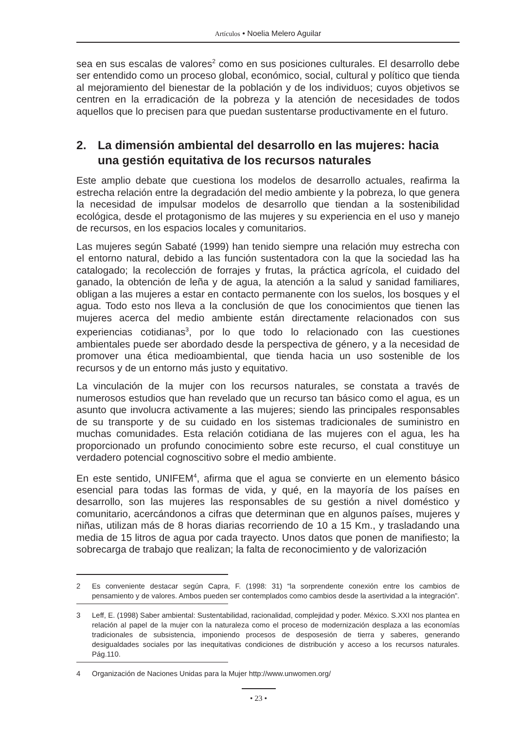Artículos • Noelia Melero Aguilar
sea en sus escalas de valores<sup>2</sup> como en sus posiciones culturales. El desarrollo debe ser entendido como un proceso global, económico, social, cultural y político que tienda al mejoramiento del bienestar de la población y de los individuos; cuyos objetivos se centren en la erradicación de la pobreza y la atención de necesidades de todos aquellos que lo precisen para que puedan sustentarse productivamente en el futuro.
2. La dimensión ambiental del desarrollo en las mujeres: hacia una gestión equitativa de los recursos naturales
Este amplio debate que cuestiona los modelos de desarrollo actuales, reafirma la estrecha relación entre la degradación del medio ambiente y la pobreza, lo que genera la necesidad de impulsar modelos de desarrollo que tiendan a la sostenibilidad ecológica, desde el protagonismo de las mujeres y su experiencia en el uso y manejo de recursos, en los espacios locales y comunitarios.
Las mujeres según Sabaté (1999) han tenido siempre una relación muy estrecha con el entorno natural, debido a las función sustentadora con la que la sociedad las ha catalogado; la recolección de forrajes y frutas, la práctica agrícola, el cuidado del ganado, la obtención de leña y de agua, la atención a la salud y sanidad familiares, obligan a las mujeres a estar en contacto permanente con los suelos, los bosques y el agua. Todo esto nos lleva a la conclusión de que los conocimientos que tienen las mujeres acerca del medio ambiente están directamente relacionados con sus experiencias cotidianas<sup>3</sup>, por lo que todo lo relacionado con las cuestiones ambientales puede ser abordado desde la perspectiva de género, y a la necesidad de promover una ética medioambiental, que tienda hacia un uso sostenible de los recursos y de un entorno más justo y equitativo.
La vinculación de la mujer con los recursos naturales, se constata a través de numerosos estudios que han revelado que un recurso tan básico como el agua, es un asunto que involucra activamente a las mujeres; siendo las principales responsables de su transporte y de su cuidado en los sistemas tradicionales de suministro en muchas comunidades. Esta relación cotidiana de las mujeres con el agua, les ha proporcionado un profundo conocimiento sobre este recurso, el cual constituye un verdadero potencial cognoscitivo sobre el medio ambiente.
En este sentido, UNIFEM<sup>4</sup>, afirma que el agua se convierte en un elemento básico esencial para todas las formas de vida, y qué, en la mayoría de los países en desarrollo, son las mujeres las responsables de su gestión a nivel doméstico y comunitario, acercándonos a cifras que determinan que en algunos países, mujeres y niñas, utilizan más de 8 horas diarias recorriendo de 10 a 15 Km., y trasladando una media de 15 litros de agua por cada trayecto. Unos datos que ponen de manifiesto; la sobrecarga de trabajo que realizan; la falta de reconocimiento y de valorización
2 Es conveniente destacar según Capra, F. (1998: 31) “la sorprendente conexión entre los cambios de pensamiento y de valores. Ambos pueden ser contemplados como cambios desde la asertividad a la integración”.
3 Leff, E. (1998) Saber ambiental: Sustentabilidad, racionalidad, complejidad y poder. México. S.XXI nos plantea en relación al papel de la mujer con la naturaleza como el proceso de modernización desplaza a las economías tradicionales de subsistencia, imponiendo procesos de desposesión de tierra y saberes, generando desigualdades sociales por las inequitativas condiciones de distribución y acceso a los recursos naturales. Pág.110.
4 Organización de Naciones Unidas para la Mujer http://www.unwomen.org/
• 23 •